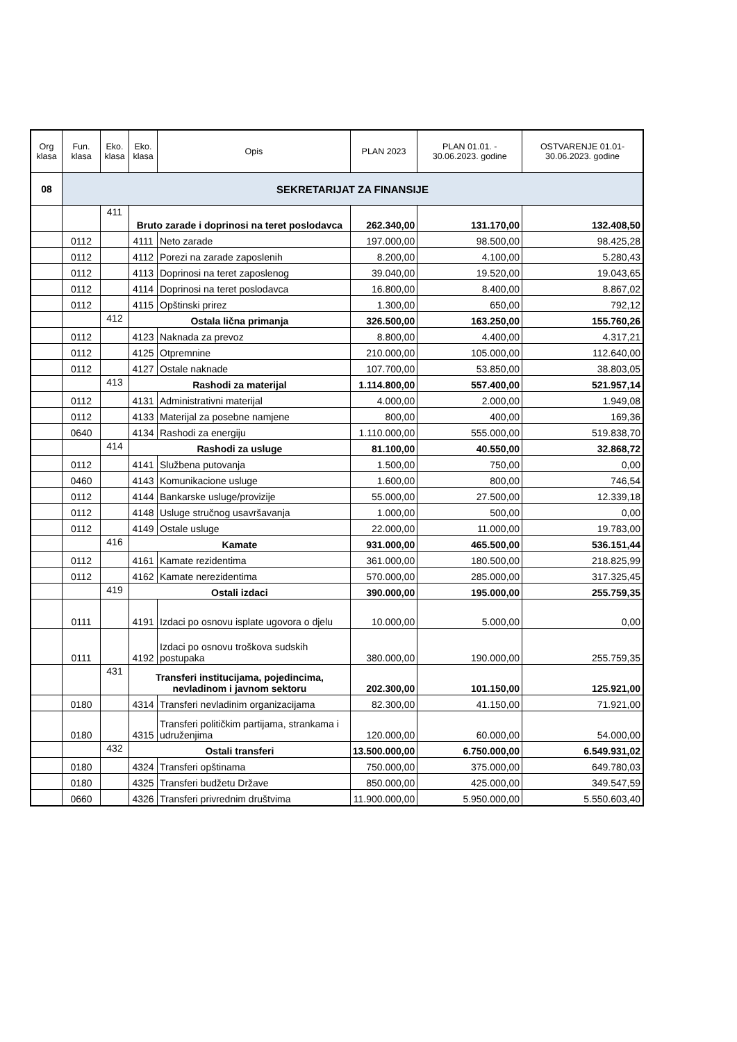| Org klasa | Fun. klasa | Eko. klasa | Eko. klasa | Opis | PLAN 2023 | PLAN 01.01. - 30.06.2023. godine | OSTVARENJE 01.01-30.06.2023. godine |
| --- | --- | --- | --- | --- | --- | --- | --- |
| 08 | SEKRETARIJAT ZA FINANSIJE | | | | | | |
| | | 411 | Bruto zarade i doprinosi na teret poslodavca | | 262.340,00 | 131.170,00 | 132.408,50 |
| | 0112 | | 4111 | Neto zarade | 197.000,00 | 98.500,00 | 98.425,28 |
| | 0112 | | 4112 | Porezi na zarade zaposlenih | 8.200,00 | 4.100,00 | 5.280,43 |
| | 0112 | | 4113 | Doprinosi na teret zaposlenog | 39.040,00 | 19.520,00 | 19.043,65 |
| | 0112 | | 4114 | Doprinosi na teret poslodavca | 16.800,00 | 8.400,00 | 8.867,02 |
| | 0112 | | 4115 | Opštinski prirez | 1.300,00 | 650,00 | 792,12 |
| | | 412 | Ostala lična primanja | | 326.500,00 | 163.250,00 | 155.760,26 |
| | 0112 | | 4123 | Naknada za prevoz | 8.800,00 | 4.400,00 | 4.317,21 |
| | 0112 | | 4125 | Otpremnine | 210.000,00 | 105.000,00 | 112.640,00 |
| | 0112 | | 4127 | Ostale naknade | 107.700,00 | 53.850,00 | 38.803,05 |
| | | 413 | Rashodi za materijal | | 1.114.800,00 | 557.400,00 | 521.957,14 |
| | 0112 | | 4131 | Administrativni materijal | 4.000,00 | 2.000,00 | 1.949,08 |
| | 0112 | | 4133 | Materijal za posebne namjene | 800,00 | 400,00 | 169,36 |
| | 0640 | | 4134 | Rashodi za energiju | 1.110.000,00 | 555.000,00 | 519.838,70 |
| | | 414 | Rashodi za usluge | | 81.100,00 | 40.550,00 | 32.868,72 |
| | 0112 | | 4141 | Službena putovanja | 1.500,00 | 750,00 | 0,00 |
| | 0460 | | 4143 | Komunikacione usluge | 1.600,00 | 800,00 | 746,54 |
| | 0112 | | 4144 | Bankarske usluge/provizije | 55.000,00 | 27.500,00 | 12.339,18 |
| | 0112 | | 4148 | Usluge stručnog usavršavanja | 1.000,00 | 500,00 | 0,00 |
| | 0112 | | 4149 | Ostale usluge | 22.000,00 | 11.000,00 | 19.783,00 |
| | | 416 | Kamate | | 931.000,00 | 465.500,00 | 536.151,44 |
| | 0112 | | 4161 | Kamate rezidentima | 361.000,00 | 180.500,00 | 218.825,99 |
| | 0112 | | 4162 | Kamate nerezidentima | 570.000,00 | 285.000,00 | 317.325,45 |
| | | 419 | Ostali izdaci | | 390.000,00 | 195.000,00 | 255.759,35 |
| | 0111 | | 4191 | Izdaci po osnovu isplate ugovora o djelu | 10.000,00 | 5.000,00 | 0,00 |
| | 0111 | | 4192 | Izdaci po osnovu troškova sudskih postupaka | 380.000,00 | 190.000,00 | 255.759,35 |
| | | 431 | Transferi institucijama, pojedincima, nevladinom i javnom sektoru | | 202.300,00 | 101.150,00 | 125.921,00 |
| | 0180 | | 4314 | Transferi nevladinim organizacijama | 82.300,00 | 41.150,00 | 71.921,00 |
| | 0180 | | 4315 | Transferi političkim partijama, strankama i udruženjima | 120.000,00 | 60.000,00 | 54.000,00 |
| | | 432 | Ostali transferi | | 13.500.000,00 | 6.750.000,00 | 6.549.931,02 |
| | 0180 | | 4324 | Transferi opštinama | 750.000,00 | 375.000,00 | 649.780,03 |
| | 0180 | | 4325 | Transferi budžetu Države | 850.000,00 | 425.000,00 | 349.547,59 |
| | 0660 | | 4326 | Transferi privrednim društvima | 11.900.000,00 | 5.950.000,00 | 5.550.603,40 |